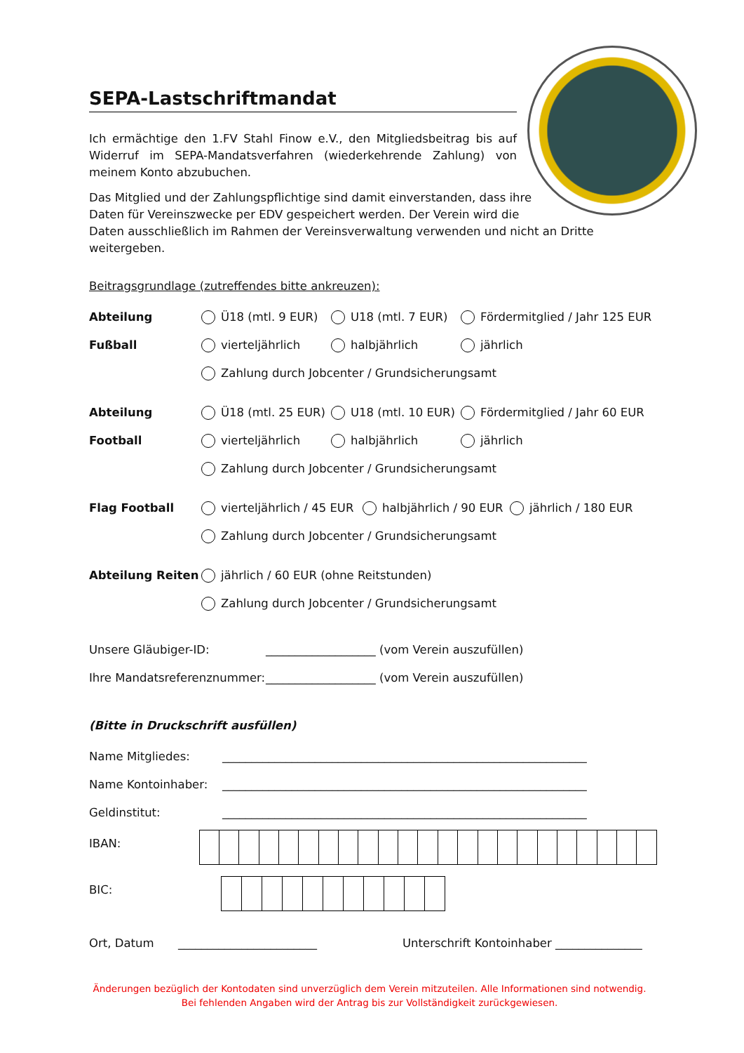SEPA-Lastschriftmandat
Ich ermächtige den 1.FV Stahl Finow e.V., den Mitgliedsbeitrag bis auf Widerruf im SEPA-Mandatsverfahren (wiederkehrende Zahlung) von meinem Konto abzubuchen.
Das Mitglied und der Zahlungspflichtige sind damit einverstanden, dass ihre
Daten für Vereinszwecke per EDV gespeichert werden. Der Verein wird die
Daten ausschließlich im Rahmen der Vereinsverwaltung verwenden und nicht an Dritte weitergeben.
Beitragsgrundlage (zutreffendes bitte ankreuzen):
Abteilung Fußball
Ü18 (mtl. 9 EUR) U18 (mtl. 7 EUR) Fördermitglied / Jahr 125 EUR
vierteljährlich halbjährlich jährlich
Zahlung durch Jobcenter / Grundsicherungsamt
Abteilung Football
Ü18 (mtl. 25 EUR) U18 (mtl. 10 EUR) Fördermitglied / Jahr 60 EUR
vierteljährlich halbjährlich jährlich
Zahlung durch Jobcenter / Grundsicherungsamt
Flag Football vierteljährlich / 45 EUR halbjährlich / 90 EUR jährlich / 180 EUR
Zahlung durch Jobcenter / Grundsicherungsamt
Abteilung Reiten jährlich / 60 EUR (ohne Reitstunden)
Zahlung durch Jobcenter / Grundsicherungsamt
Unsere Gläubiger-ID: ___________________ (vom Verein auszufüllen)
Ihre Mandatsreferenznummer: ___________________ (vom Verein auszufüllen)
(Bitte in Druckschrift ausfüllen)
Name Mitgliedes: _______________________________________________________________
Name Kontoinhaber: _______________________________________________________________
Geldinstitut: _______________________________________________________________
IBAN:
BIC:
Ort, Datum ________________________ Unterschrift Kontoinhaber _______________
Änderungen bezüglich der Kontodaten sind unverzüglich dem Verein mitzuteilen. Alle Informationen sind notwendig. Bei fehlenden Angaben wird der Antrag bis zur Vollständigkeit zurückgewiesen.